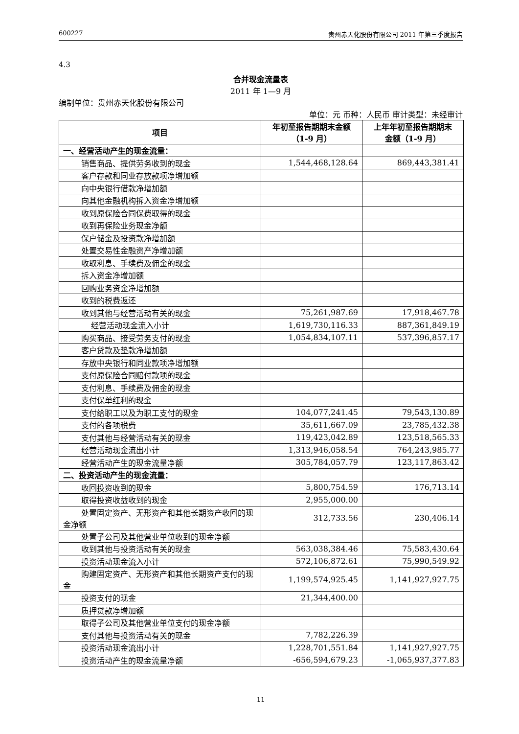600227 贵州赤天化股份有限公司 2011 年第三季度报告
4.3
合并现金流量表
2011 年 1—9 月
编制单位：贵州赤天化股份有限公司
单位：元 币种：人民币 审计类型：未经审计
| 项目 | 年初至报告期期末金额 （1-9 月） | 上年年初至报告期期末 金额（1-9 月） |
| --- | --- | --- |
| 一、经营活动产生的现金流量： | | |
| 销售商品、提供劳务收到的现金 | 1,544,468,128.64 | 869,443,381.41 |
| 客户存款和同业存放款项净增加额 | | |
| 向中央银行借款净增加额 | | |
| 向其他金融机构拆入资金净增加额 | | |
| 收到原保险合同保费取得的现金 | | |
| 收到再保险业务现金净额 | | |
| 保户储金及投资款净增加额 | | |
| 处置交易性金融资产净增加额 | | |
| 收取利息、手续费及佣金的现金 | | |
| 拆入资金净增加额 | | |
| 回购业务资金净增加额 | | |
| 收到的税费返还 | | |
| 收到其他与经营活动有关的现金 | 75,261,987.69 | 17,918,467.78 |
| 经营活动现金流入小计 | 1,619,730,116.33 | 887,361,849.19 |
| 购买商品、接受劳务支付的现金 | 1,054,834,107.11 | 537,396,857.17 |
| 客户贷款及垫款净增加额 | | |
| 存放中央银行和同业款项净增加额 | | |
| 支付原保险合同赔付款项的现金 | | |
| 支付利息、手续费及佣金的现金 | | |
| 支付保单红利的现金 | | |
| 支付给职工以及为职工支付的现金 | 104,077,241.45 | 79,543,130.89 |
| 支付的各项税费 | 35,611,667.09 | 23,785,432.38 |
| 支付其他与经营活动有关的现金 | 119,423,042.89 | 123,518,565.33 |
| 经营活动现金流出小计 | 1,313,946,058.54 | 764,243,985.77 |
| 经营活动产生的现金流量净额 | 305,784,057.79 | 123,117,863.42 |
| 二、投资活动产生的现金流量： | | |
| 收回投资收到的现金 | 5,800,754.59 | 176,713.14 |
| 取得投资收益收到的现金 | 2,955,000.00 | |
| 处置固定资产、无形资产和其他长期资产收回的现金净额 | 312,733.56 | 230,406.14 |
| 处置子公司及其他营业单位收到的现金净额 | | |
| 收到其他与投资活动有关的现金 | 563,038,384.46 | 75,583,430.64 |
| 投资活动现金流入小计 | 572,106,872.61 | 75,990,549.92 |
| 购建固定资产、无形资产和其他长期资产支付的现金 | 1,199,574,925.45 | 1,141,927,927.75 |
| 投资支付的现金 | 21,344,400.00 | |
| 质押贷款净增加额 | | |
| 取得子公司及其他营业单位支付的现金净额 | | |
| 支付其他与投资活动有关的现金 | 7,782,226.39 | |
| 投资活动现金流出小计 | 1,228,701,551.84 | 1,141,927,927.75 |
| 投资活动产生的现金流量净额 | -656,594,679.23 | -1,065,937,377.83 |
11